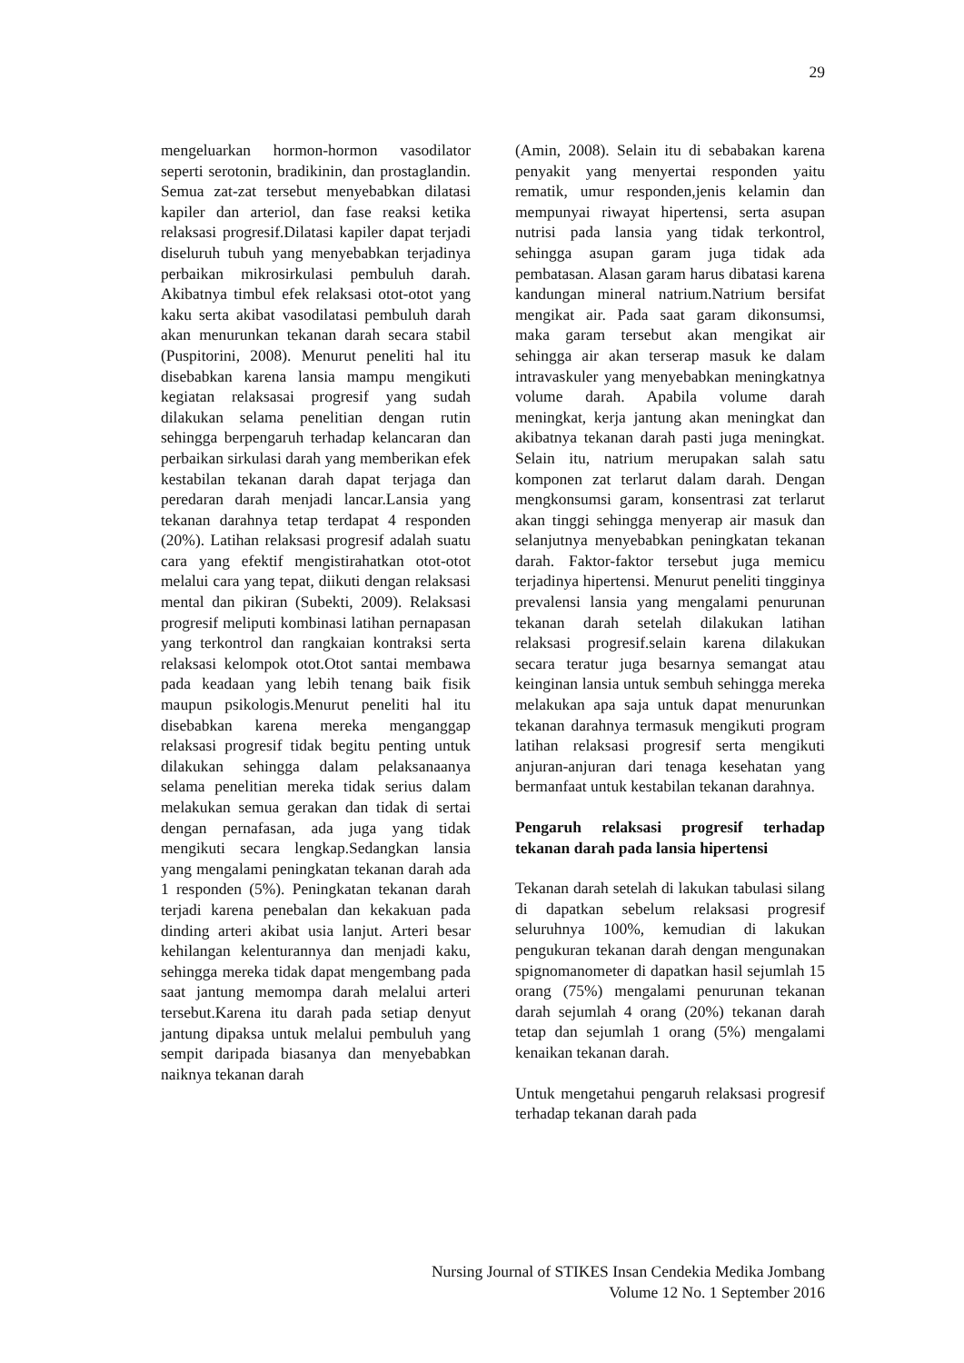29
mengeluarkan hormon-hormon vasodilator seperti serotonin, bradikinin, dan prostaglandin. Semua zat-zat tersebut menyebabkan dilatasi kapiler dan arteriol, dan fase reaksi ketika relaksasi progresif.Dilatasi kapiler dapat terjadi diseluruh tubuh yang menyebabkan terjadinya perbaikan mikrosirkulasi pembuluh darah. Akibatnya timbul efek relaksasi otot-otot yang kaku serta akibat vasodilatasi pembuluh darah akan menurunkan tekanan darah secara stabil (Puspitorini, 2008). Menurut peneliti hal itu disebabkan karena lansia mampu mengikuti kegiatan relaksasai progresif yang sudah dilakukan selama penelitian dengan rutin sehingga berpengaruh terhadap kelancaran dan perbaikan sirkulasi darah yang memberikan efek kestabilan tekanan darah dapat terjaga dan peredaran darah menjadi lancar.Lansia yang tekanan darahnya tetap terdapat 4 responden (20%). Latihan relaksasi progresif adalah suatu cara yang efektif mengistirahatkan otot-otot melalui cara yang tepat, diikuti dengan relaksasi mental dan pikiran (Subekti, 2009). Relaksasi progresif meliputi kombinasi latihan pernapasan yang terkontrol dan rangkaian kontraksi serta relaksasi kelompok otot.Otot santai membawa pada keadaan yang lebih tenang baik fisik maupun psikologis.Menurut peneliti hal itu disebabkan karena mereka menganggap relaksasi progresif tidak begitu penting untuk dilakukan sehingga dalam pelaksanaanya selama penelitian mereka tidak serius dalam melakukan semua gerakan dan tidak di sertai dengan pernafasan, ada juga yang tidak mengikuti secara lengkap.Sedangkan lansia yang mengalami peningkatan tekanan darah ada 1 responden (5%). Peningkatan tekanan darah terjadi karena penebalan dan kekakuan pada dinding arteri akibat usia lanjut. Arteri besar kehilangan kelenturannya dan menjadi kaku, sehingga mereka tidak dapat mengembang pada saat jantung memompa darah melalui arteri tersebut.Karena itu darah pada setiap denyut jantung dipaksa untuk melalui pembuluh yang sempit daripada biasanya dan menyebabkan naiknya tekanan darah
(Amin, 2008). Selain itu di sebabakan karena penyakit yang menyertai responden yaitu rematik, umur responden,jenis kelamin dan mempunyai riwayat hipertensi, serta asupan nutrisi pada lansia yang tidak terkontrol, sehingga asupan garam juga tidak ada pembatasan. Alasan garam harus dibatasi karena kandungan mineral natrium.Natrium bersifat mengikat air. Pada saat garam dikonsumsi, maka garam tersebut akan mengikat air sehingga air akan terserap masuk ke dalam intravaskuler yang menyebabkan meningkatnya volume darah. Apabila volume darah meningkat, kerja jantung akan meningkat dan akibatnya tekanan darah pasti juga meningkat. Selain itu, natrium merupakan salah satu komponen zat terlarut dalam darah. Dengan mengkonsumsi garam, konsentrasi zat terlarut akan tinggi sehingga menyerap air masuk dan selanjutnya menyebabkan peningkatan tekanan darah. Faktor-faktor tersebut juga memicu terjadinya hipertensi. Menurut peneliti tingginya prevalensi lansia yang mengalami penurunan tekanan darah setelah dilakukan latihan relaksasi progresif.selain karena dilakukan secara teratur juga besarnya semangat atau keinginan lansia untuk sembuh sehingga mereka melakukan apa saja untuk dapat menurunkan tekanan darahnya termasuk mengikuti program latihan relaksasi progresif serta mengikuti anjuran-anjuran dari tenaga kesehatan yang bermanfaat untuk kestabilan tekanan darahnya.
Pengaruh relaksasi progresif terhadap tekanan darah pada lansia hipertensi
Tekanan darah setelah di lakukan tabulasi silang di dapatkan sebelum relaksasi progresif seluruhnya 100%, kemudian di lakukan pengukuran tekanan darah dengan mengunakan spignomanometer di dapatkan hasil sejumlah 15 orang (75%) mengalami penurunan tekanan darah sejumlah 4 orang (20%) tekanan darah tetap dan sejumlah 1 orang (5%) mengalami kenaikan tekanan darah.
Untuk mengetahui pengaruh relaksasi progresif terhadap tekanan darah pada
Nursing Journal of STIKES Insan Cendekia Medika Jombang
Volume 12 No. 1 September 2016